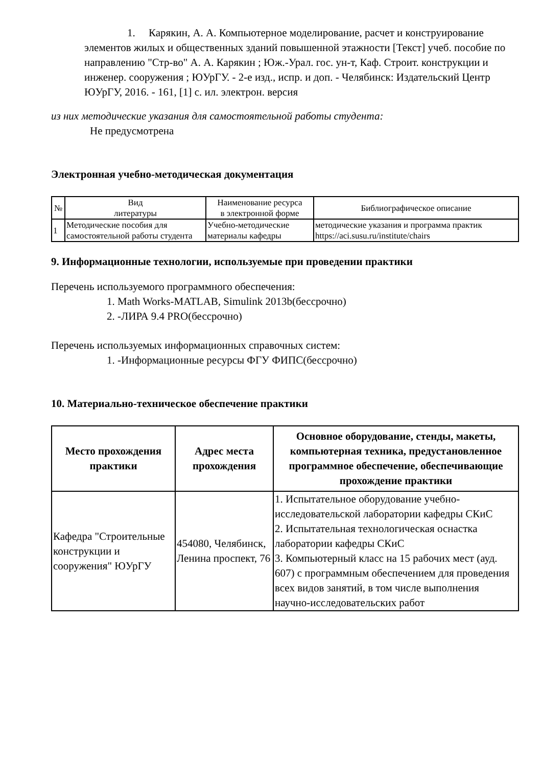1. Карякин, А. А. Компьютерное моделирование, расчет и конструирование элементов жилых и общественных зданий повышенной этажности [Текст] учеб. пособие по направлению "Стр-во" А. А. Карякин ; Юж.-Урал. гос. ун-т, Каф. Строит. конструкции и инженер. сооружения ; ЮУрГУ. - 2-е изд., испр. и доп. - Челябинск: Издательский Центр ЮУрГУ, 2016. - 161, [1] с. ил. электрон. версия
из них методические указания для самостоятельной работы студента:
Не предусмотрена
Электронная учебно-методическая документация
| № | Вид литературы | Наименование ресурса в электронной форме | Библиографическое описание |
| --- | --- | --- | --- |
| 1 | Методические пособия для самостоятельной работы студента | Учебно-методические материалы кафедры | методические указания и программа практик https://aci.susu.ru/institute/chairs |
9. Информационные технологии, используемые при проведении практики
Перечень используемого программного обеспечения:
1. Math Works-MATLAB, Simulink 2013b(бессрочно)
2. -ЛИРА 9.4 PRO(бессрочно)
Перечень используемых информационных справочных систем:
1. -Информационные ресурсы ФГУ ФИПС(бессрочно)
10. Материально-техническое обеспечение практики
| Место прохождения практики | Адрес места прохождения | Основное оборудование, стенды, макеты, компьютерная техника, предустановленное программное обеспечение, обеспечивающие прохождение практики |
| --- | --- | --- |
| Кафедра "Строительные конструкции и сооружения" ЮУрГУ | 454080, Челябинск, Ленина проспект, 76 | 1. Испытательное оборудование учебно-исследовательской лаборатории кафедры СКиС 2. Испытательная технологическая оснастка лаборатории кафедры СКиС 3. Компьютерный класс на 15 рабочих мест (ауд. 607) с программным обеспечением для проведения всех видов занятий, в том числе выполнения научно-исследовательских работ |